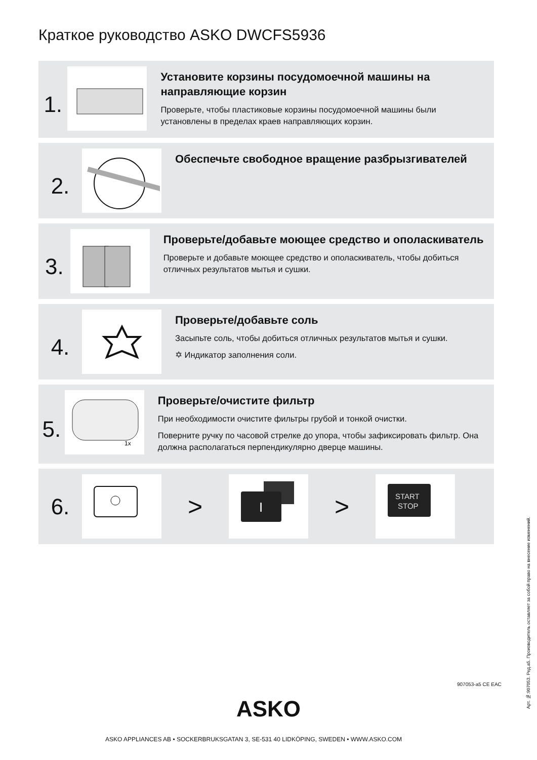Краткое руководство ASKO DWCFS5936
1.
Установите корзины посудомоечной машины на направляющие корзин
Проверьте, чтобы пластиковые корзины посудомоечной машины были установлены в пределах краев направляющих корзин.
2.
Обеспечьте свободное вращение разбрызгивателей
3.
Проверьте/добавьте моющее средство и ополаскиватель
Проверьте и добавьте моющее средство и ополаскиватель, чтобы добиться отличных результатов мытья и сушки.
4.
Проверьте/добавьте соль
Засыпьте соль, чтобы добиться отличных результатов мытья и сушки.
✡ Индикатор заполнения соли.
5.
1x
Проверьте/очистите фильтр
При необходимости очистите фильтры грубой и тонкой очистки.
Поверните ручку по часовой стрелке до упора, чтобы зафиксировать фильтр. Она должна располагаться перпендикулярно дверце машины.
6. >
I
>
START
STOP
ASKO
ASKO APPLIANCES AB • SOCKERBRUKSGATAN 3, SE-531 40 LIDKÖPING, SWEDEN • WWW.ASKO.COM
907053-a5 CE EAC
Арт. №:907053. Ред.a5. Производитель оставляет за собой право на внесение изменений.